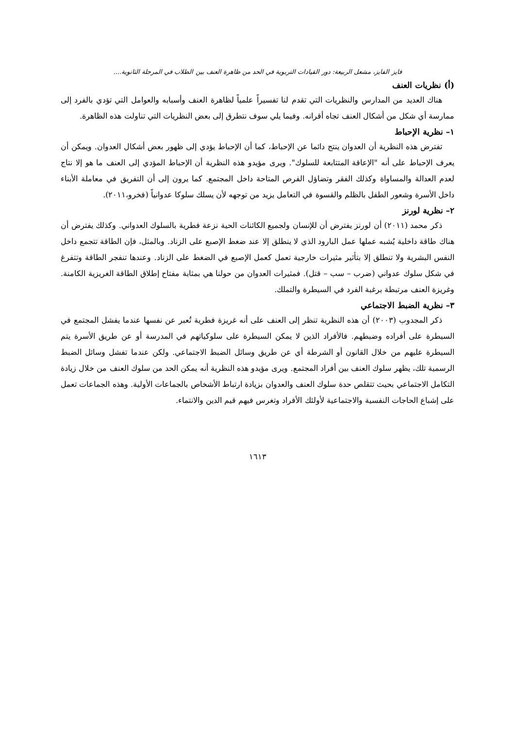فايز الفايز، مشعل الربيعة: دور القيادات التربوية في الحد من ظاهرة العنف بين الطلاب في المرحلة الثانوية....
(أ) نظريات العنف
هناك العديد من المدارس والنظريات التي تقدم لنا تفسيراً علمياً لظاهرة العنف وأسبابه والعوامل التي تؤدي بالفرد إلى ممارسة أي شكل من أشكال العنف تجاه أقرانه. وفيما يلي سوف نتطرق إلى بعض النظريات التي تناولت هذه الظاهرة.
١– نظرية الإحباط
تفترض هذه النظرية أن العدوان ينتج دائما عن الإحباط، كما أن الإحباط يؤدي إلى ظهور بعض أشكال العدوان. ويمكن أن يعرف الإحباط على أنه "الإعاقة المتتابعة للسلوك". ويرى مؤيدو هذه النظرية أن الإحباط المؤدي إلى العنف ما هو إلا نتاج لعدم العدالة والمساواة وكذلك الفقر وتضاؤل الفرص المتاحة داخل المجتمع. كما يرون إلى أن التفريق في معاملة الأبناء داخل الأسرة وشعور الطفل بالظلم والقسوة في التعامل يزيد من توجهه لأن يسلك سلوكا عدوانياً (فخرو،٢٠١١).
٢– نظرية لورنز
ذكر محمد (٢٠١١) أن لورنز يفترض أن للإنسان ولجميع الكائنات الحية نزعة فطرية بالسلوك العدواني. وكذلك يفترض أن هناك طاقة داخلية يُشبه عملها عمل البارود الذي لا ينطلق إلا عند ضغط الإصبع على الزناد. وبالمثل، فإن الطاقة تتجمع داخل النفس البشرية ولا تنطلق إلا بتأثير مثيرات خارجية تعمل كعمل الإصبع في الضغط على الزناد. وعندها تنفجر الطاقة وتتفرغ في شكل سلوك عدواني (ضرب – سب – قتل). فمثيرات العدوان من حولنا هي بمثابة مفتاح إطلاق الطاقة الغريزية الكامنة. وغريزة العنف مرتبطة برغبة الفرد في السيطرة والتملك.
٣– نظرية الضبط الاجتماعي
ذكر المجدوب (٢٠٠٣) أن هذه النظرية تنظر إلى العنف على أنه غريزة فطرية تُعبر عن نفسها عندما يفشل المجتمع في السيطرة على أفراده وضبطهم. فالأفراد الذين لا يمكن السيطرة على سلوكياتهم في المدرسة أو عن طريق الأسرة يتم السيطرة عليهم من خلال القانون أو الشرطة أي عن طريق وسائل الضبط الاجتماعي. ولكن عندما تفشل وسائل الضبط الرسمية تلك، يظهر سلوك العنف بين أفراد المجتمع. ويرى مؤيدو هذه النظرية أنه يمكن الحد من سلوك العنف من خلال زيادة التكامل الاجتماعي بحيث تتقلص حدة سلوك العنف والعدوان بزيادة ارتباط الأشخاص بالجماعات الأولية. وهذه الجماعات تعمل على إشباع الحاجات النفسية والاجتماعية لأولئك الأفراد وتغرس فيهم قيم الدين والانتماء.
١٦١٣